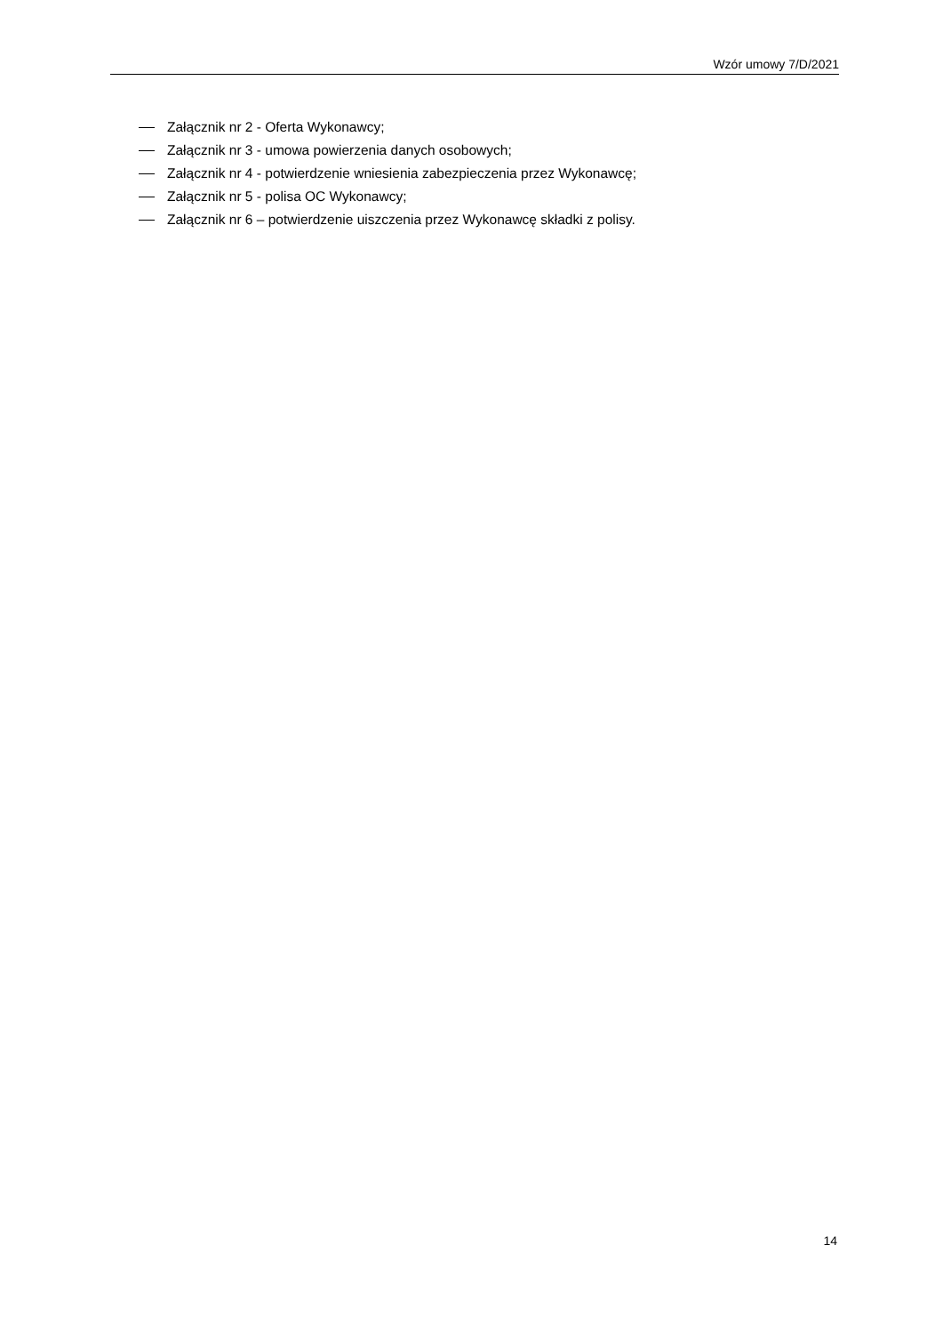Wzór umowy 7/D/2021
Załącznik nr 2 - Oferta Wykonawcy;
Załącznik nr 3 - umowa powierzenia danych osobowych;
Załącznik nr 4 - potwierdzenie wniesienia zabezpieczenia przez Wykonawcę;
Załącznik nr 5 - polisa OC Wykonawcy;
Załącznik nr 6 – potwierdzenie uiszczenia przez Wykonawcę składki z polisy.
14